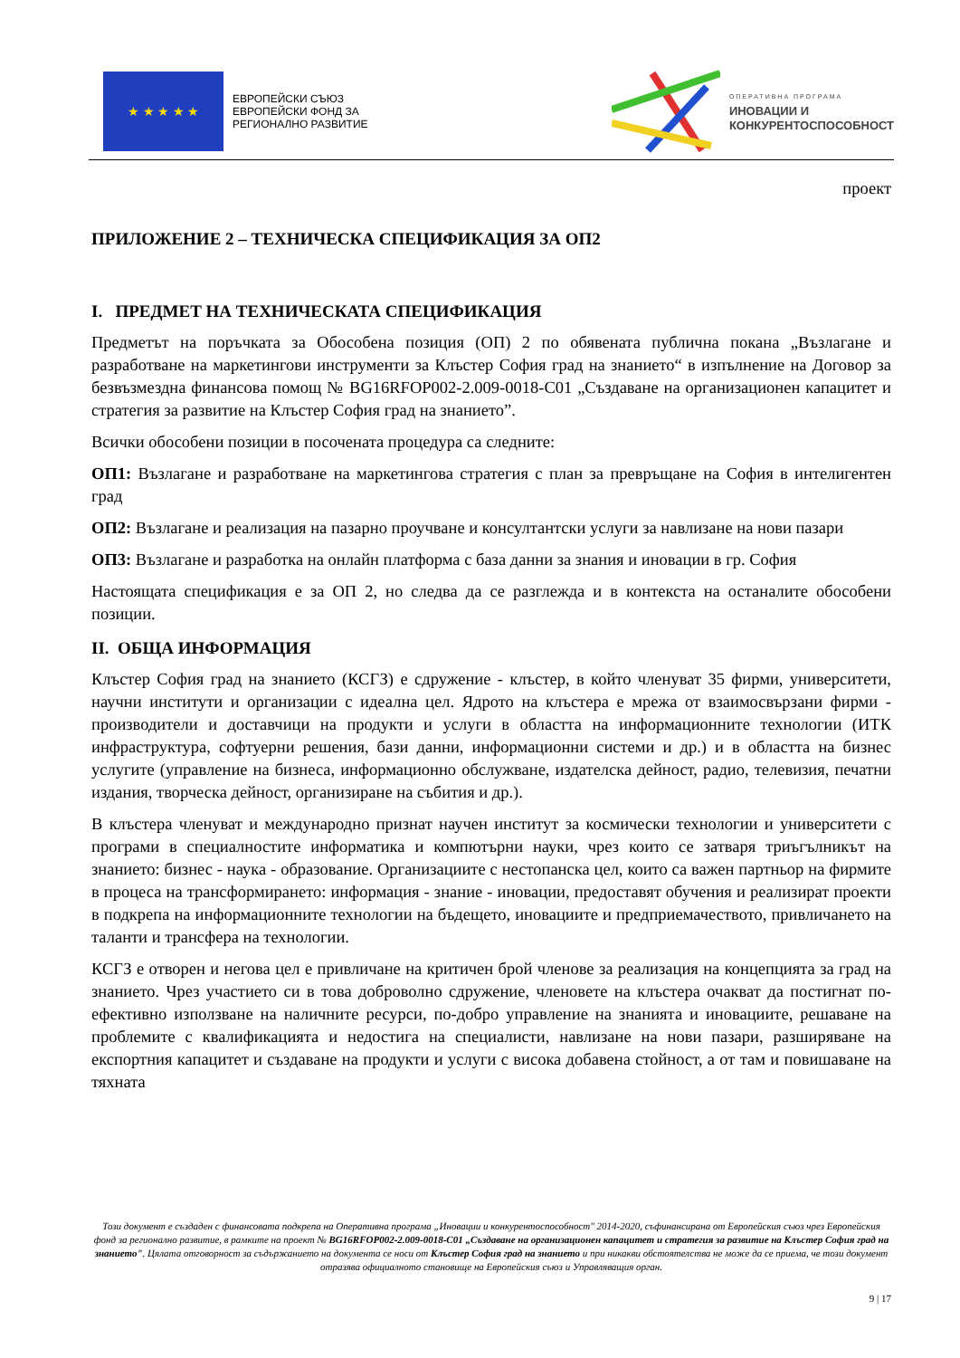★ ★ ★ ★ ★
ЕВРОПЕЙСКИ СЪЮЗ
ЕВРОПЕЙСКИ ФОНД ЗА
РЕГИОНАЛНО РАЗВИТИЕ
ОПЕРАТИВНА ПРОГРАМА
ИНОВАЦИИ И
КОНКУРЕНТОСПОСОБНОСТ
проект
ПРИЛОЖЕНИЕ 2 – ТЕХНИЧЕСКА СПЕЦИФИКАЦИЯ ЗА ОП2
I. ПРЕДМЕТ НА ТЕХНИЧЕСКАТА СПЕЦИФИКАЦИЯ
Предметът на поръчката за Обособена позиция (ОП) 2 по обявената публична покана „Възлагане и разработване на маркетингови инструменти за Клъстер София град на знанието“ в изпълнение на Договор за безвъзмездна финансова помощ № BG16RFOP002-2.009-0018-C01 „Създаване на организационен капацитет и стратегия за развитие на Клъстер София град на знанието”.
Всички обособени позиции в посочената процедура са следните:
ОП1: Възлагане и разработване на маркетингова стратегия с план за превръщане на София в интелигентен град
ОП2: Възлагане и реализация на пазарно проучване и консултантски услуги за навлизане на нови пазари
ОП3: Възлагане и разработка на онлайн платформа с база данни за знания и иновации в гр. София
Настоящата спецификация е за ОП 2, но следва да се разглежда и в контекста на останалите обособени позиции.
II. ОБЩА ИНФОРМАЦИЯ
Клъстер София град на знанието (КСГЗ) е сдружение - клъстер, в който членуват 35 фирми, университети, научни институти и организации с идеална цел. Ядрото на клъстера е мрежа от взаимосвързани фирми - производители и доставчици на продукти и услуги в областта на информационните технологии (ИТК инфраструктура, софтуерни решения, бази данни, информационни системи и др.) и в областта на бизнес услугите (управление на бизнеса, информационно обслужване, издателска дейност, радио, телевизия, печатни издания, творческа дейност, организиране на събития и др.).
В клъстера членуват и международно признат научен институт за космически технологии и университети с програми в специалностите информатика и компютърни науки, чрез които се затваря триъгълникът на знанието: бизнес - наука - образование. Организациите с нестопанска цел, които са важен партньор на фирмите в процеса на трансформирането: информация - знание - иновации, предоставят обучения и реализират проекти в подкрепа на информационните технологии на бъдещето, иновациите и предприемачеството, привличането на таланти и трансфера на технологии.
КСГЗ е отворен и негова цел е привличане на критичен брой членове за реализация на концепцията за град на знанието. Чрез участието си в това доброволно сдружение, членовете на клъстера очакват да постигнат по-ефективно използване на наличните ресурси, по-добро управление на знанията и иновациите, решаване на проблемите с квалификацията и недостига на специалисти, навлизане на нови пазари, разширяване на експортния капацитет и създаване на продукти и услуги с висока добавена стойност, а от там и повишаване на тяхната
Този документ е създаден с финансовата подкрепа на Оперативна програма „Иновации и конкурентоспособност" 2014-2020, съфинансирана от Европейския съюз чрез Европейския фонд за регионално развитие, в рамките на проект № BG16RFOP002-2.009-0018-C01 „Създаване на организационен капацитет и стратегия за развитие на Клъстер София град на знанието". Цялата отговорност за съдържанието на документа се носи от Клъстер София град на знанието и при никакви обстоятелства не може да се приема, че този документ отразява официалното становище на Европейския съюз и Управляващия орган.
9 | 17